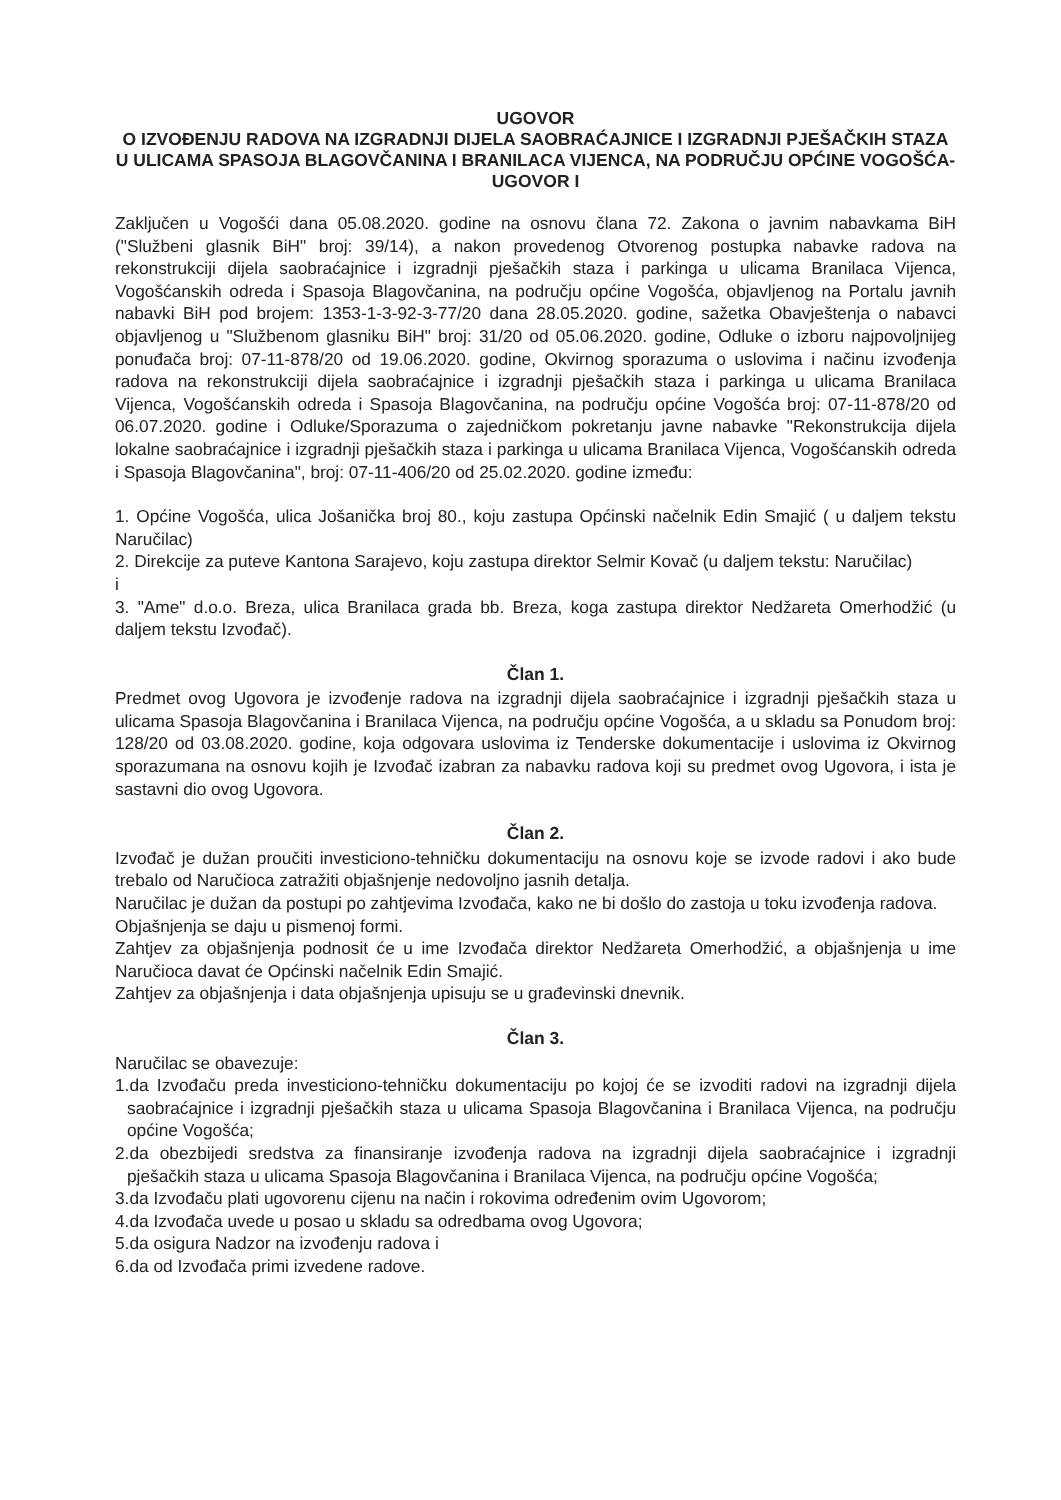UGOVOR
O IZVOĐENJU RADOVA NA IZGRADNJI DIJELA SAOBRAĆAJNICE I IZGRADNJI PJEŠAČKIH STAZA U ULICAMA SPASOJA BLAGOVČANINA I BRANILACA VIJENCA, NA PODRUČJU OPĆINE VOGOŠĆA-UGOVOR I
Zaključen u Vogošći dana 05.08.2020. godine na osnovu člana 72. Zakona o javnim nabavkama BiH ("Službeni glasnik BiH" broj: 39/14), a nakon provedenog Otvorenog postupka nabavke radova na rekonstrukciji dijela saobraćajnice i izgradnji pješačkih staza i parkinga u ulicama Branilaca Vijenca, Vogošćanskih odreda i Spasoja Blagovčanina, na području općine Vogošća, objavljenog na Portalu javnih nabavki BiH pod brojem: 1353-1-3-92-3-77/20 dana 28.05.2020. godine, sažetka Obavještenja o nabavci objavljenog u "Službenom glasniku BiH" broj: 31/20 od 05.06.2020. godine, Odluke o izboru najpovoljnijeg ponuđača broj: 07-11-878/20 od 19.06.2020. godine, Okvirnog sporazuma o uslovima i načinu izvođenja radova na rekonstrukciji dijela saobraćajnice i izgradnji pješačkih staza i parkinga u ulicama Branilaca Vijenca, Vogošćanskih odreda i Spasoja Blagovčanina, na području općine Vogošća broj: 07-11-878/20 od 06.07.2020. godine i Odluke/Sporazuma o zajedničkom pokretanju javne nabavke "Rekonstrukcija dijela lokalne saobraćajnice i izgradnji pješačkih staza i parkinga u ulicama Branilaca Vijenca, Vogošćanskih odreda i Spasoja Blagovčanina", broj: 07-11-406/20 od 25.02.2020. godine između:
1. Općine Vogošća, ulica Jošanička broj 80., koju zastupa Općinski načelnik Edin Smajić ( u daljem tekstu Naručilac)
2. Direkcije za puteve Kantona Sarajevo, koju zastupa direktor Selmir Kovač (u daljem tekstu: Naručilac)
i
3. "Ame" d.o.o. Breza, ulica Branilaca grada bb. Breza, koga zastupa direktor Nedžareta Omerhodžić (u daljem tekstu Izvođač).
Član 1.
Predmet ovog Ugovora je izvođenje radova na izgradnji dijela saobraćajnice i izgradnji pješačkih staza u ulicama Spasoja Blagovčanina i Branilaca Vijenca, na području općine Vogošća, a u skladu sa Ponudom broj: 128/20 od 03.08.2020. godine, koja odgovara uslovima iz Tenderske dokumentacije i uslovima iz Okvirnog sporazumana na osnovu kojih je Izvođač izabran za nabavku radova koji su predmet ovog Ugovora, i ista je sastavni dio ovog Ugovora.
Član 2.
Izvođač je dužan proučiti investiciono-tehničku dokumentaciju na osnovu koje se izvode radovi i ako bude trebalo od Naručioca zatražiti objašnjenje nedovoljno jasnih detalja.
Naručilac je dužan da postupi po zahtjevima Izvođača, kako ne bi došlo do zastoja u toku izvođenja radova.
Objašnjenja se daju u pismenoj formi.
Zahtjev za objašnjenja podnosit će u ime Izvođača direktor Nedžareta Omerhodžić, a objašnjenja u ime Naručioca davat će Općinski načelnik Edin Smajić.
Zahtjev za objašnjenja i data objašnjenja upisuju se u građevinski dnevnik.
Član 3.
Naručilac se obavezuje:
1.da Izvođaču preda investiciono-tehničku dokumentaciju po kojoj će se izvoditi radovi na izgradnji dijela saobraćajnice i izgradnji pješačkih staza u ulicama Spasoja Blagovčanina i Branilaca Vijenca, na području općine Vogošća;
2.da obezbijedi sredstva za finansiranje izvođenja radova na izgradnji dijela saobraćajnice i izgradnji pješačkih staza u ulicama Spasoja Blagovčanina i Branilaca Vijenca, na području općine Vogošća;
3.da Izvođaču plati ugovorenu cijenu na način i rokovima određenim ovim Ugovorom;
4.da Izvođača uvede u posao u skladu sa odredbama ovog Ugovora;
5.da osigura Nadzor na izvođenju radova i
6.da od Izvođača primi izvedene radove.